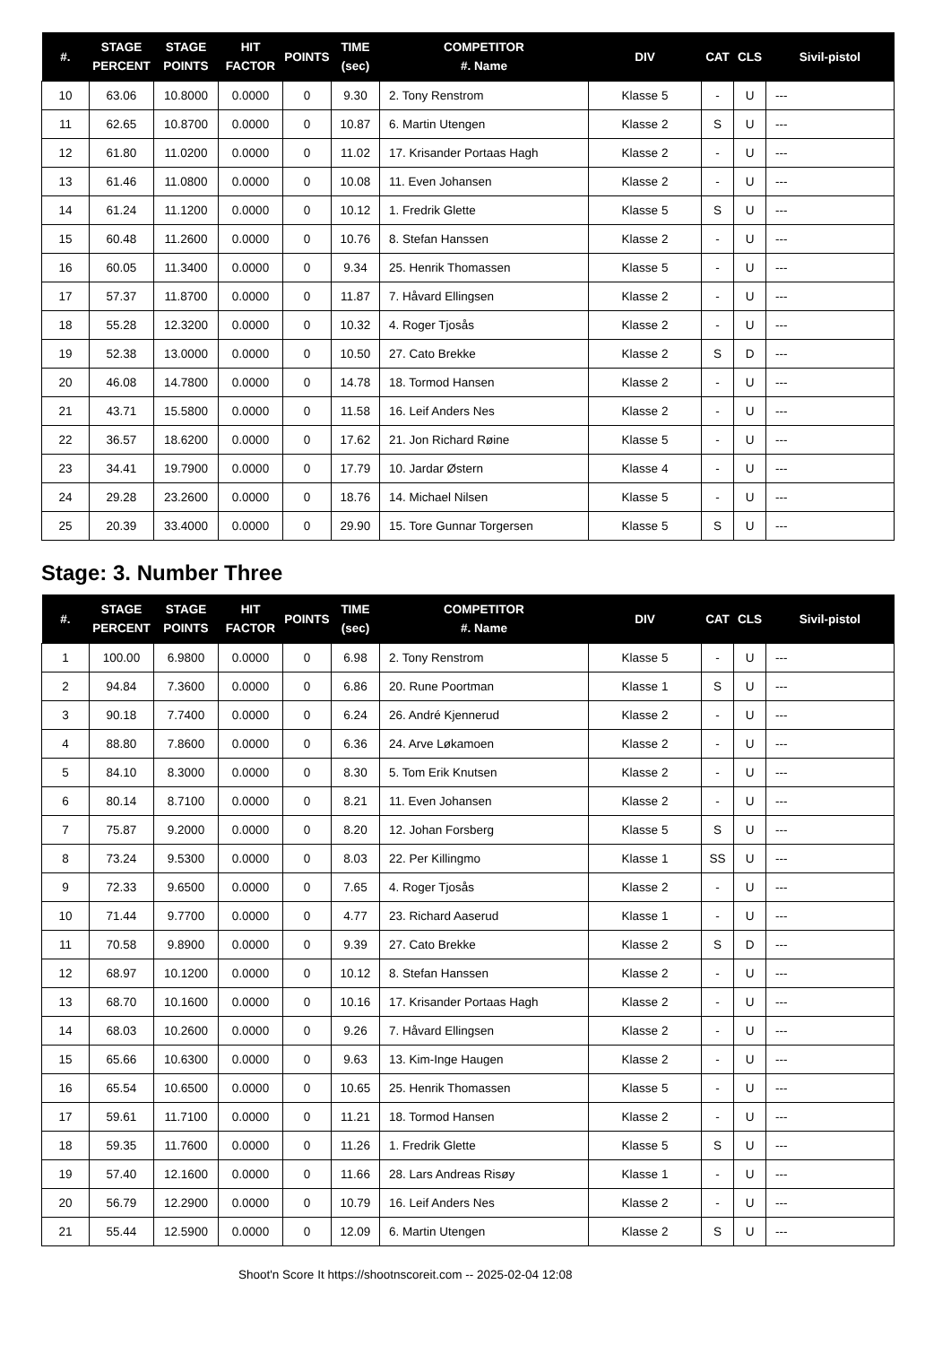| #. | STAGE PERCENT | STAGE POINTS | HIT FACTOR | POINTS | TIME (sec) | COMPETITOR #. Name | DIV | CAT | CLS | Sivil-pistol |
| --- | --- | --- | --- | --- | --- | --- | --- | --- | --- | --- |
| 10 | 63.06 | 10.8000 | 0.0000 | 0 | 9.30 | 2. Tony Renstrom | Klasse 5 | - | U | --- |
| 11 | 62.65 | 10.8700 | 0.0000 | 0 | 10.87 | 6. Martin Utengen | Klasse 2 | S | U | --- |
| 12 | 61.80 | 11.0200 | 0.0000 | 0 | 11.02 | 17. Krisander Portaas Hagh | Klasse 2 | - | U | --- |
| 13 | 61.46 | 11.0800 | 0.0000 | 0 | 10.08 | 11. Even Johansen | Klasse 2 | - | U | --- |
| 14 | 61.24 | 11.1200 | 0.0000 | 0 | 10.12 | 1. Fredrik Glette | Klasse 5 | S | U | --- |
| 15 | 60.48 | 11.2600 | 0.0000 | 0 | 10.76 | 8. Stefan Hanssen | Klasse 2 | - | U | --- |
| 16 | 60.05 | 11.3400 | 0.0000 | 0 | 9.34 | 25. Henrik Thomassen | Klasse 5 | - | U | --- |
| 17 | 57.37 | 11.8700 | 0.0000 | 0 | 11.87 | 7. Håvard Ellingsen | Klasse 2 | - | U | --- |
| 18 | 55.28 | 12.3200 | 0.0000 | 0 | 10.32 | 4. Roger Tjosås | Klasse 2 | - | U | --- |
| 19 | 52.38 | 13.0000 | 0.0000 | 0 | 10.50 | 27. Cato Brekke | Klasse 2 | S | D | --- |
| 20 | 46.08 | 14.7800 | 0.0000 | 0 | 14.78 | 18. Tormod Hansen | Klasse 2 | - | U | --- |
| 21 | 43.71 | 15.5800 | 0.0000 | 0 | 11.58 | 16. Leif Anders Nes | Klasse 2 | - | U | --- |
| 22 | 36.57 | 18.6200 | 0.0000 | 0 | 17.62 | 21. Jon Richard Røine | Klasse 5 | - | U | --- |
| 23 | 34.41 | 19.7900 | 0.0000 | 0 | 17.79 | 10. Jardar Østern | Klasse 4 | - | U | --- |
| 24 | 29.28 | 23.2600 | 0.0000 | 0 | 18.76 | 14. Michael Nilsen | Klasse 5 | - | U | --- |
| 25 | 20.39 | 33.4000 | 0.0000 | 0 | 29.90 | 15. Tore Gunnar Torgersen | Klasse 5 | S | U | --- |
Stage: 3. Number Three
| #. | STAGE PERCENT | STAGE POINTS | HIT FACTOR | POINTS | TIME (sec) | COMPETITOR #. Name | DIV | CAT | CLS | Sivil-pistol |
| --- | --- | --- | --- | --- | --- | --- | --- | --- | --- | --- |
| 1 | 100.00 | 6.9800 | 0.0000 | 0 | 6.98 | 2. Tony Renstrom | Klasse 5 | - | U | --- |
| 2 | 94.84 | 7.3600 | 0.0000 | 0 | 6.86 | 20. Rune Poortman | Klasse 1 | S | U | --- |
| 3 | 90.18 | 7.7400 | 0.0000 | 0 | 6.24 | 26. André Kjennerud | Klasse 2 | - | U | --- |
| 4 | 88.80 | 7.8600 | 0.0000 | 0 | 6.36 | 24. Arve Løkamoen | Klasse 2 | - | U | --- |
| 5 | 84.10 | 8.3000 | 0.0000 | 0 | 8.30 | 5. Tom Erik Knutsen | Klasse 2 | - | U | --- |
| 6 | 80.14 | 8.7100 | 0.0000 | 0 | 8.21 | 11. Even Johansen | Klasse 2 | - | U | --- |
| 7 | 75.87 | 9.2000 | 0.0000 | 0 | 8.20 | 12. Johan Forsberg | Klasse 5 | S | U | --- |
| 8 | 73.24 | 9.5300 | 0.0000 | 0 | 8.03 | 22. Per Killingmo | Klasse 1 | SS | U | --- |
| 9 | 72.33 | 9.6500 | 0.0000 | 0 | 7.65 | 4. Roger Tjosås | Klasse 2 | - | U | --- |
| 10 | 71.44 | 9.7700 | 0.0000 | 0 | 4.77 | 23. Richard Aaserud | Klasse 1 | - | U | --- |
| 11 | 70.58 | 9.8900 | 0.0000 | 0 | 9.39 | 27. Cato Brekke | Klasse 2 | S | D | --- |
| 12 | 68.97 | 10.1200 | 0.0000 | 0 | 10.12 | 8. Stefan Hanssen | Klasse 2 | - | U | --- |
| 13 | 68.70 | 10.1600 | 0.0000 | 0 | 10.16 | 17. Krisander Portaas Hagh | Klasse 2 | - | U | --- |
| 14 | 68.03 | 10.2600 | 0.0000 | 0 | 9.26 | 7. Håvard Ellingsen | Klasse 2 | - | U | --- |
| 15 | 65.66 | 10.6300 | 0.0000 | 0 | 9.63 | 13. Kim-Inge Haugen | Klasse 2 | - | U | --- |
| 16 | 65.54 | 10.6500 | 0.0000 | 0 | 10.65 | 25. Henrik Thomassen | Klasse 5 | - | U | --- |
| 17 | 59.61 | 11.7100 | 0.0000 | 0 | 11.21 | 18. Tormod Hansen | Klasse 2 | - | U | --- |
| 18 | 59.35 | 11.7600 | 0.0000 | 0 | 11.26 | 1. Fredrik Glette | Klasse 5 | S | U | --- |
| 19 | 57.40 | 12.1600 | 0.0000 | 0 | 11.66 | 28. Lars Andreas Risøy | Klasse 1 | - | U | --- |
| 20 | 56.79 | 12.2900 | 0.0000 | 0 | 10.79 | 16. Leif Anders Nes | Klasse 2 | - | U | --- |
| 21 | 55.44 | 12.5900 | 0.0000 | 0 | 12.09 | 6. Martin Utengen | Klasse 2 | S | U | --- |
Shoot'n Score It https://shootnscoreit.com -- 2025-02-04 12:08